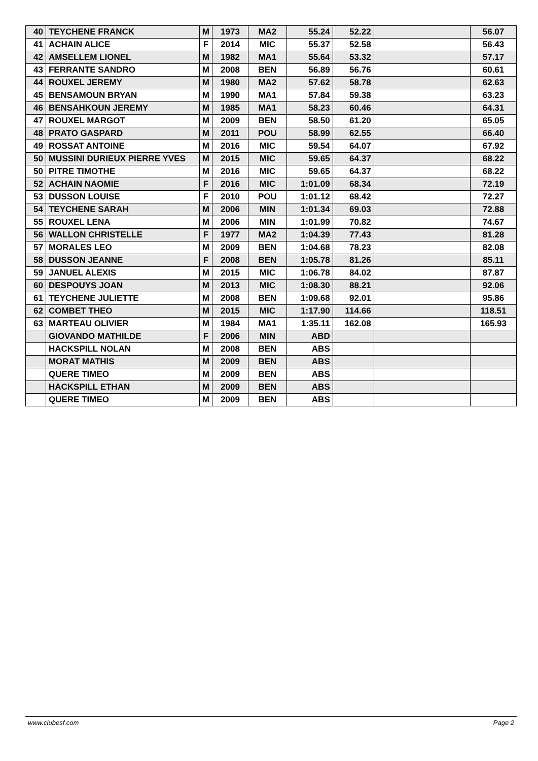| 40 | TEYCHENE FRANCK | M | 1973 | MA2 | 55.24 | 52.22 | | 56.07 |
| 41 | ACHAIN ALICE | F | 2014 | MIC | 55.37 | 52.58 | | 56.43 |
| 42 | AMSELLEM LIONEL | M | 1982 | MA1 | 55.64 | 53.32 | | 57.17 |
| 43 | FERRANTE SANDRO | M | 2008 | BEN | 56.89 | 56.76 | | 60.61 |
| 44 | ROUXEL JEREMY | M | 1980 | MA2 | 57.62 | 58.78 | | 62.63 |
| 45 | BENSAMOUN BRYAN | M | 1990 | MA1 | 57.84 | 59.38 | | 63.23 |
| 46 | BENSAHKOUN JEREMY | M | 1985 | MA1 | 58.23 | 60.46 | | 64.31 |
| 47 | ROUXEL MARGOT | M | 2009 | BEN | 58.50 | 61.20 | | 65.05 |
| 48 | PRATO GASPARD | M | 2011 | POU | 58.99 | 62.55 | | 66.40 |
| 49 | ROSSAT ANTOINE | M | 2016 | MIC | 59.54 | 64.07 | | 67.92 |
| 50 | MUSSINI DURIEUX PIERRE YVES | M | 2015 | MIC | 59.65 | 64.37 | | 68.22 |
| 50 | PITRE TIMOTHE | M | 2016 | MIC | 59.65 | 64.37 | | 68.22 |
| 52 | ACHAIN NAOMIE | F | 2016 | MIC | 1:01.09 | 68.34 | | 72.19 |
| 53 | DUSSON LOUISE | F | 2010 | POU | 1:01.12 | 68.42 | | 72.27 |
| 54 | TEYCHENE SARAH | M | 2006 | MIN | 1:01.34 | 69.03 | | 72.88 |
| 55 | ROUXEL LENA | M | 2006 | MIN | 1:01.99 | 70.82 | | 74.67 |
| 56 | WALLON CHRISTELLE | F | 1977 | MA2 | 1:04.39 | 77.43 | | 81.28 |
| 57 | MORALES LEO | M | 2009 | BEN | 1:04.68 | 78.23 | | 82.08 |
| 58 | DUSSON JEANNE | F | 2008 | BEN | 1:05.78 | 81.26 | | 85.11 |
| 59 | JANUEL ALEXIS | M | 2015 | MIC | 1:06.78 | 84.02 | | 87.87 |
| 60 | DESPOUYS JOAN | M | 2013 | MIC | 1:08.30 | 88.21 | | 92.06 |
| 61 | TEYCHENE JULIETTE | M | 2008 | BEN | 1:09.68 | 92.01 | | 95.86 |
| 62 | COMBET THEO | M | 2015 | MIC | 1:17.90 | 114.66 | | 118.51 |
| 63 | MARTEAU OLIVIER | M | 1984 | MA1 | 1:35.11 | 162.08 | | 165.93 |
| | GIOVANDO MATHILDE | F | 2006 | MIN | ABD | | | |
| | HACKSPILL NOLAN | M | 2008 | BEN | ABS | | | |
| | MORAT MATHIS | M | 2009 | BEN | ABS | | | |
| | QUERE TIMEO | M | 2009 | BEN | ABS | | | |
| | HACKSPILL ETHAN | M | 2009 | BEN | ABS | | | |
| | QUERE TIMEO | M | 2009 | BEN | ABS | | | |
www.clubesf.com Page 2